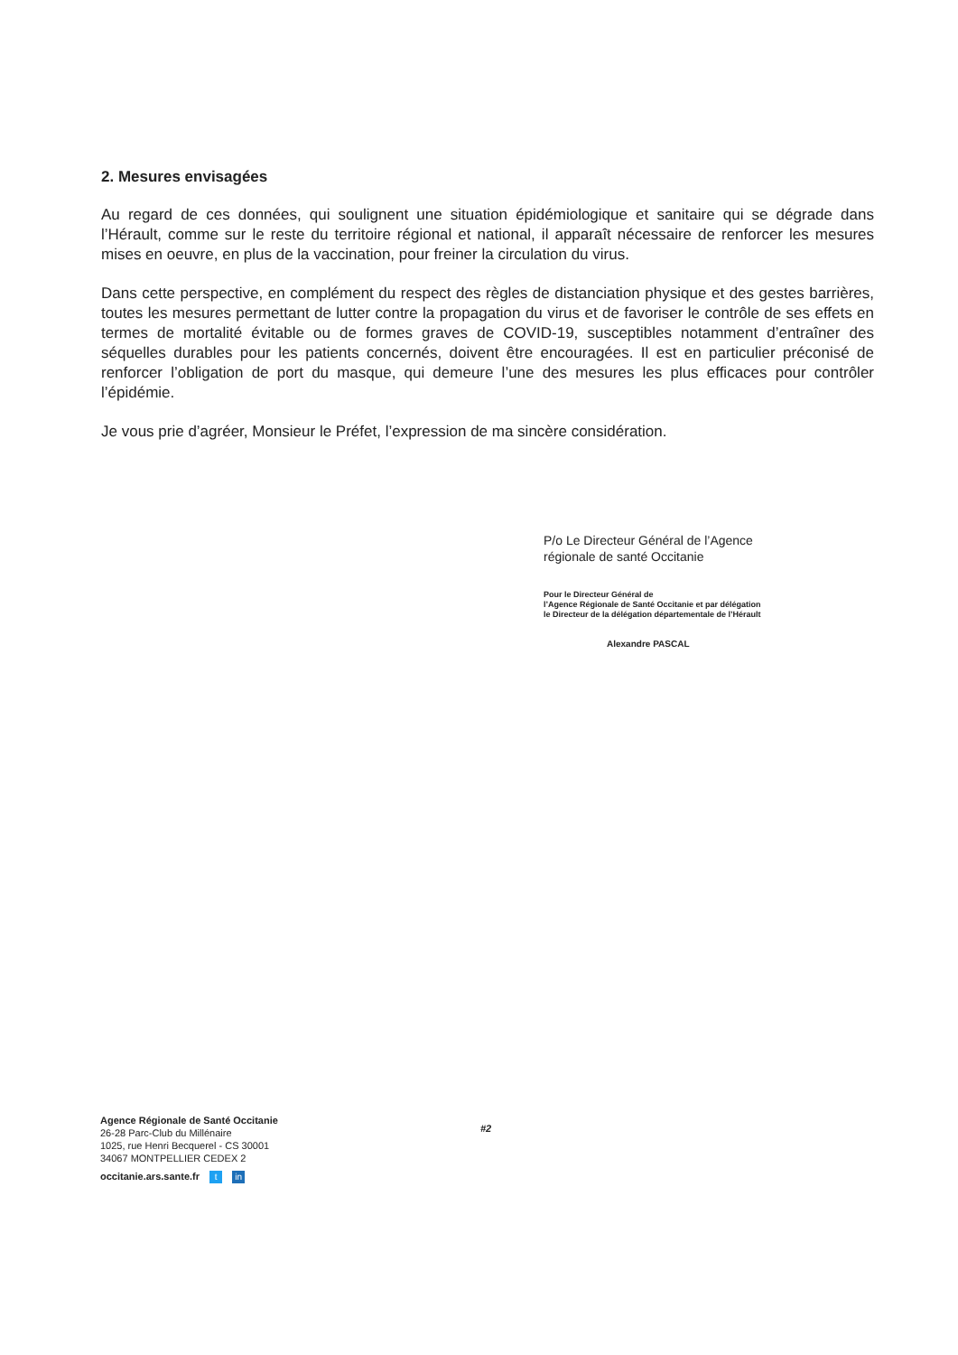2. Mesures envisagées
Au regard de ces données, qui soulignent une situation épidémiologique et sanitaire qui se dégrade dans l’Hérault, comme sur le reste du territoire régional et national, il apparaît nécessaire de renforcer les mesures mises en oeuvre, en plus de la vaccination, pour freiner la circulation du virus.
Dans cette perspective, en complément du respect des règles de distanciation physique et des gestes barrières, toutes les mesures permettant de lutter contre la propagation du virus et de favoriser le contrôle de ses effets en termes de mortalité évitable ou de formes graves de COVID-19, susceptibles notamment d’entraîner des séquelles durables pour les patients concernés, doivent être encouragées. Il est en particulier préconisé de renforcer l’obligation de port du masque, qui demeure l’une des mesures les plus efficaces pour contrôler l’épidémie.
Je vous prie d’agréer, Monsieur le Préfet, l’expression de ma sincère considération.
P/o Le Directeur Général de l’Agence
régionale de santé Occitanie
Pour le Directeur Général de
l’Agence Régionale de Santé Occitanie et par délégation
le Directeur de la délégation départementale de l’Hérault
Alexandre PASCAL
Agence Régionale de Santé Occitanie
26-28 Parc-Club du Millénaire
1025, rue Henri Becquerel - CS 30001
34067 MONTPELLIER CEDEX 2
occitanie.ars.sante.fr t in
#2